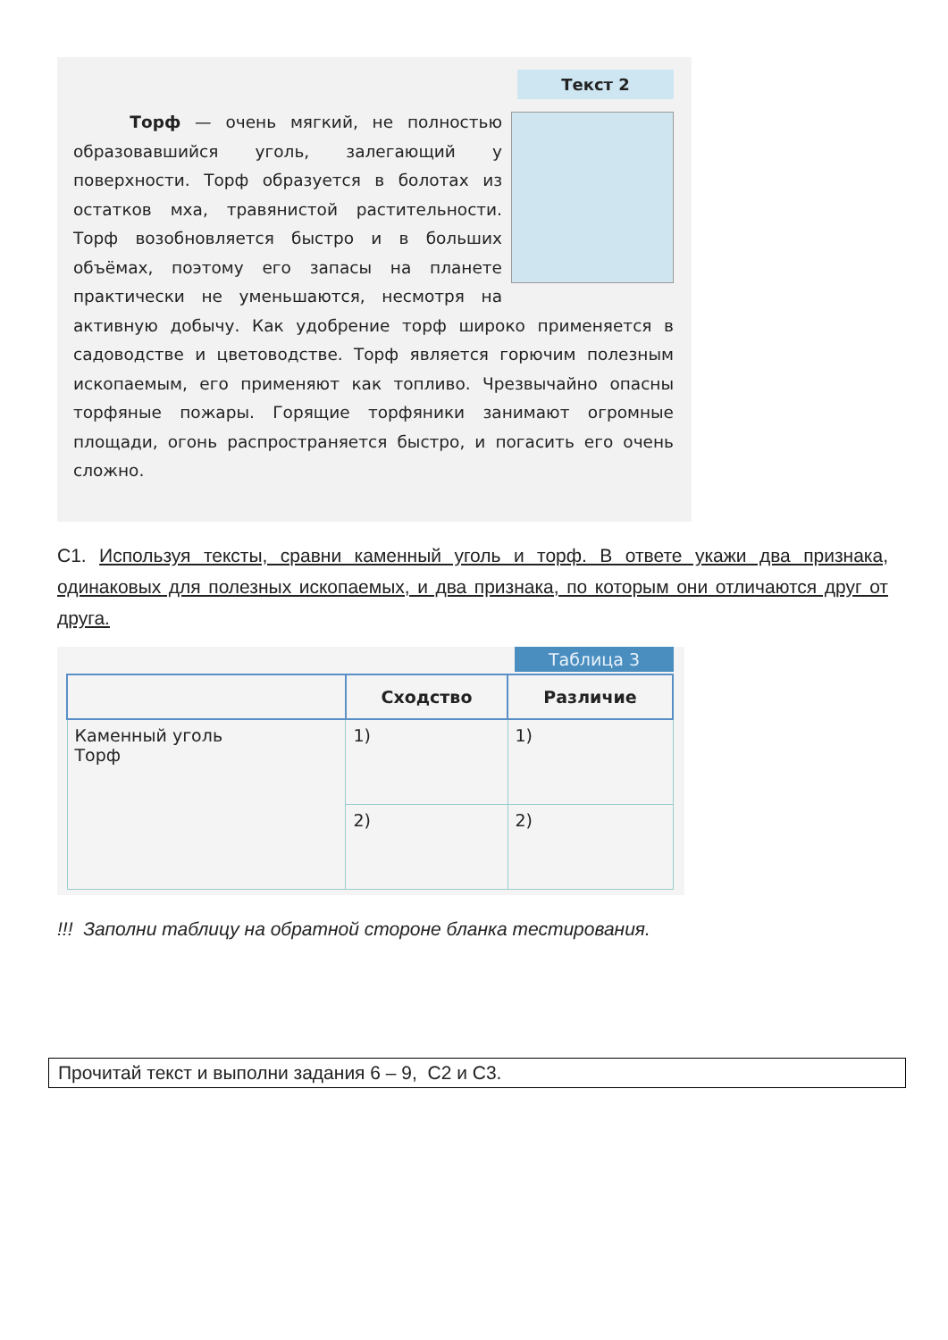Текст 2
Торф — очень мягкий, не полностью образовавшийся уголь, залегающий у поверхности. Торф образуется в болотах из остатков мха, травянистой растительности. Торф возобновляется быстро и в больших объёмах, поэтому его запасы на планете практически не уменьшаются, несмотря на активную добычу. Как удобрение торф широко применяется в садоводстве и цветоводстве. Торф является горючим полезным ископаемым, его применяют как топливо. Чрезвычайно опасны торфяные пожары. Горящие торфяники занимают огромные площади, огонь распространяется быстро, и погасить его очень сложно.
С1. Используя тексты, сравни каменный уголь и торф. В ответе укажи два признака, одинаковых для полезных ископаемых, и два признака, по которым они отличаются друг от друга.
Таблица 3
| | Сходство | Различие |
| --- | --- | --- |
| Каменный уголь Торф | 1) | 1) |
| | 2) | 2) |
!!! Заполни таблицу на обратной стороне бланка тестирования.
Прочитай текст и выполни задания 6 – 9, С2 и С3.